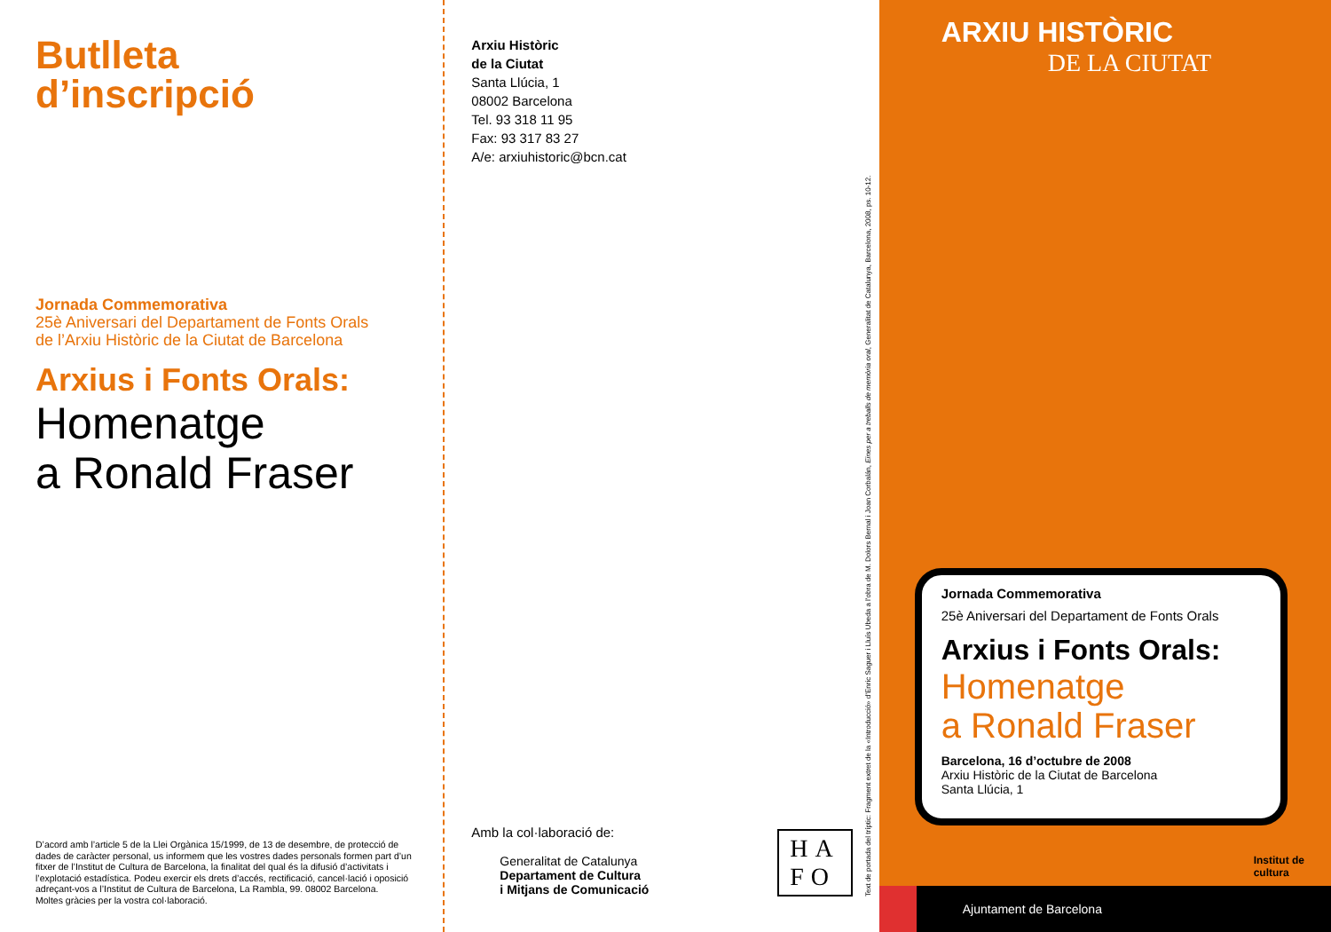Butlleta
d’inscripció
Jornada Commemorativa
25è Aniversari del Departament de Fonts Orals
de l’Arxiu Històric de la Ciutat de Barcelona
Arxius i Fonts Orals:
Homenatge
a Ronald Fraser
D’acord amb l’article 5 de la Llei Orgànica 15/1999, de 13 de desembre, de protecció de dades de caràcter personal, us informem que les vostres dades personals formen part d’un fitxer de l’Institut de Cultura de Barcelona, la finalitat del qual és la difusió d’activitats i l’explotació estadística. Podeu exercir els drets d’accés, rectificació, cancel·lació i oposició adreçant-vos a l’Institut de Cultura de Barcelona, La Rambla, 99. 08002 Barcelona.
Moltes gràcies per la vostra col·laboració.
Arxiu Històric
de la Ciutat
Santa Llúcia, 1
08002 Barcelona
Tel. 93 318 11 95
Fax: 93 317 83 27
A/e: arxiuhistoric@bcn.cat
Amb la col·laboració de:
Generalitat de Catalunya
Departament de Cultura
i Mitjans de Comunicació
HA
FO
Text de portada del tríptic: Fragment extret de la «Introducció» d’Enric Saguer i Lluís Ubeda a l’obra de M. Dolors Bernal i Joan Corbalán, Eines per a treballs de memòria oral, Generalitat de Catalunya, Barcelona, 2008, ps. 10-12.
ARXIU HISTÒRIC
DE LA CIUTAT
Jornada Commemorativa
25è Aniversari del Departament de Fonts Orals
Arxius i Fonts Orals:
Homenatge
a Ronald Fraser
Barcelona, 16 d’octubre de 2008
Arxiu Històric de la Ciutat de Barcelona
Santa Llúcia, 1
Institut de
cultura
Ajuntament de Barcelona